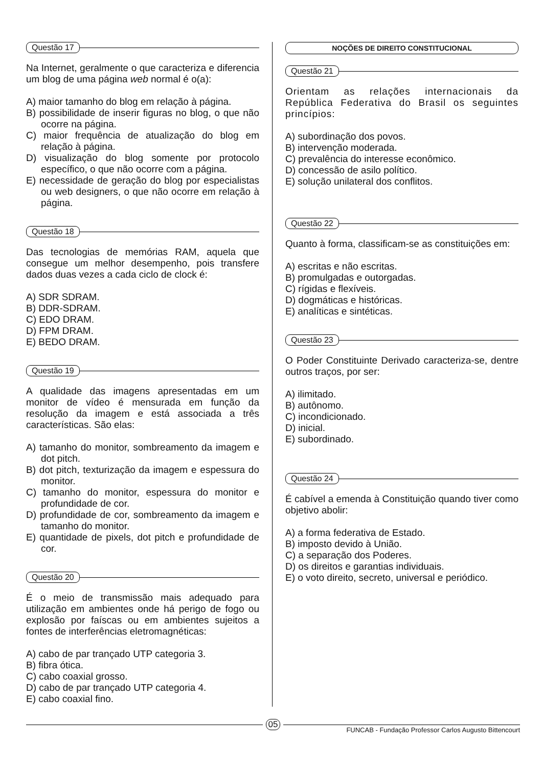Questão 17
Na Internet, geralmente o que caracteriza e diferencia um blog de uma página web normal é o(a):
A) maior tamanho do blog em relação à página.
B) possibilidade de inserir figuras no blog, o que não ocorre na página.
C) maior frequência de atualização do blog em relação à página.
D) visualização do blog somente por protocolo específico, o que não ocorre com a página.
E) necessidade de geração do blog por especialistas ou web designers, o que não ocorre em relação à página.
Questão 18
Das tecnologias de memórias RAM, aquela que consegue um melhor desempenho, pois transfere dados duas vezes a cada ciclo de clock é:
A) SDR SDRAM.
B) DDR-SDRAM.
C) EDO DRAM.
D) FPM DRAM.
E) BEDO DRAM.
Questão 19
A qualidade das imagens apresentadas em um monitor de vídeo é mensurada em função da resolução da imagem e está associada a três características. São elas:
A) tamanho do monitor, sombreamento da imagem e dot pitch.
B) dot pitch, texturização da imagem e espessura do monitor.
C) tamanho do monitor, espessura do monitor e profundidade de cor.
D) profundidade de cor, sombreamento da imagem e tamanho do monitor.
E) quantidade de pixels, dot pitch e profundidade de cor.
Questão 20
É o meio de transmissão mais adequado para utilização em ambientes onde há perigo de fogo ou explosão por faíscas ou em ambientes sujeitos a fontes de interferências eletromagnéticas:
A) cabo de par trançado UTP categoria 3.
B) fibra ótica.
C) cabo coaxial grosso.
D) cabo de par trançado UTP categoria 4.
E) cabo coaxial fino.
NOÇÕES DE DIREITO CONSTITUCIONAL
Questão 21
Orientam as relações internacionais da República Federativa do Brasil os seguintes princípios:
A) subordinação dos povos.
B) intervenção moderada.
C) prevalência do interesse econômico.
D) concessão de asilo político.
E) solução unilateral dos conflitos.
Questão 22
Quanto à forma, classificam-se as constituições em:
A) escritas e não escritas.
B) promulgadas e outorgadas.
C) rígidas e flexíveis.
D) dogmáticas e históricas.
E) analíticas e sintéticas.
Questão 23
O Poder Constituinte Derivado caracteriza-se, dentre outros traços, por ser:
A) ilimitado.
B) autônomo.
C) incondicionado.
D) inicial.
E) subordinado.
Questão 24
É cabível a emenda à Constituição quando tiver como objetivo abolir:
A) a forma federativa de Estado.
B) imposto devido à União.
C) a separação dos Poderes.
D) os direitos e garantias individuais.
E) o voto direito, secreto, universal e periódico.
05
FUNCAB - Fundação Professor Carlos Augusto Bittencourt